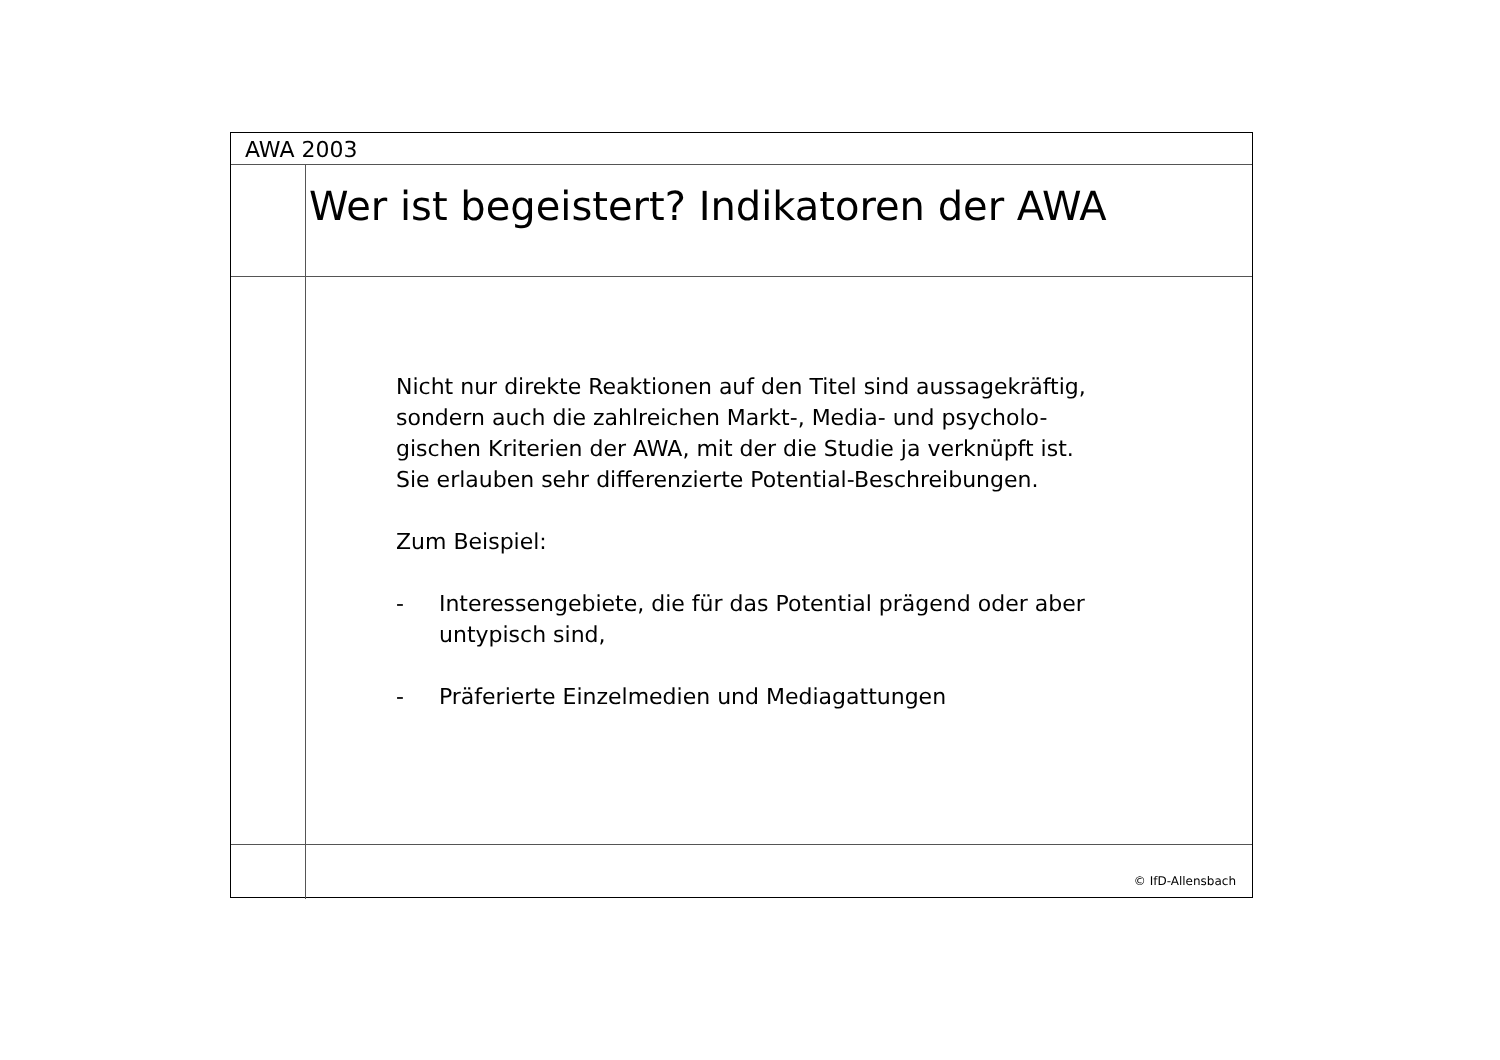AWA 2003
Wer ist begeistert? Indikatoren der AWA
Nicht nur direkte Reaktionen auf den Titel sind aussagekräftig,
sondern auch die zahlreichen Markt-, Media- und psycholo-
gischen Kriterien der AWA, mit der die Studie ja verknüpft ist.
Sie erlauben sehr differenzierte Potential-Beschreibungen.
Zum Beispiel:
- Interessengebiete, die für das Potential prägend oder aber
untypisch sind,
- Präferierte Einzelmedien und Mediagattungen
© IfD-Allensbach